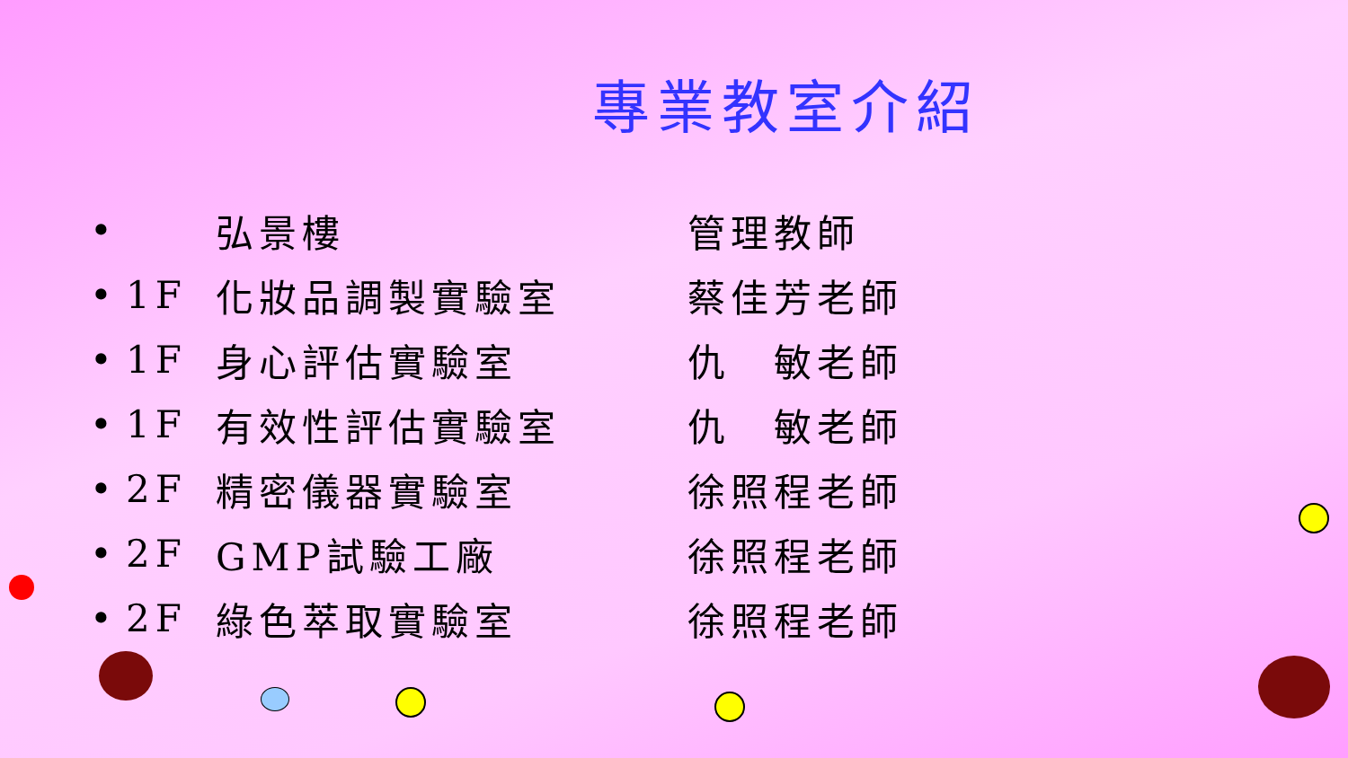專業教室介紹
| • | | 弘景樓 | 管理教師 |
| • | 1F | 化妝品調製實驗室 | 蔡佳芳老師 |
| • | 1F | 身心評估實驗室 | 仇 敏老師 |
| • | 1F | 有效性評估實驗室 | 仇 敏老師 |
| • | 2F | 精密儀器實驗室 | 徐照程老師 |
| • | 2F | GMP試驗工廠 | 徐照程老師 |
| • | 2F | 綠色萃取實驗室 | 徐照程老師 |